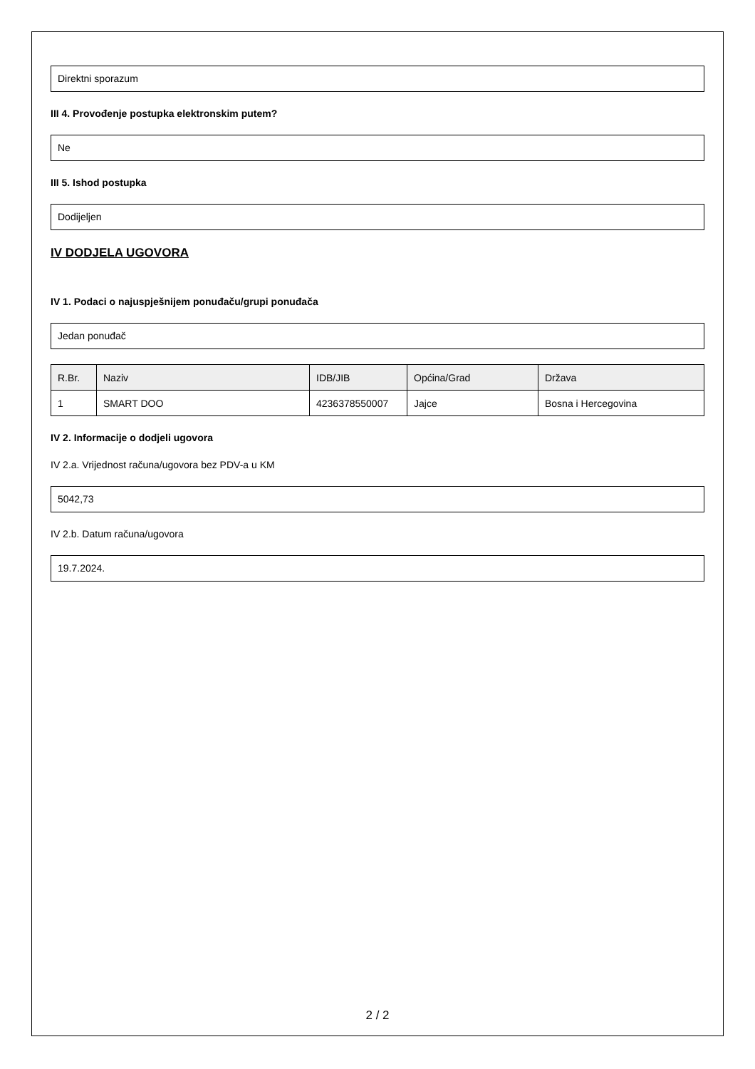Direktni sporazum
III 4. Provođenje postupka elektronskim putem?
Ne
III 5. Ishod postupka
Dodijeljen
IV DODJELA UGOVORA
IV 1. Podaci o najuspješnijem ponuđaču/grupi ponuđača
Jedan ponuđač
| R.Br. | Naziv | IDB/JIB | Općina/Grad | Država |
| --- | --- | --- | --- | --- |
| 1 | SMART DOO | 4236378550007 | Jajce | Bosna i Hercegovina |
IV 2. Informacije o dodjeli ugovora
IV 2.a. Vrijednost računa/ugovora bez PDV-a u KM
5042,73
IV 2.b. Datum računa/ugovora
19.7.2024.
2 / 2